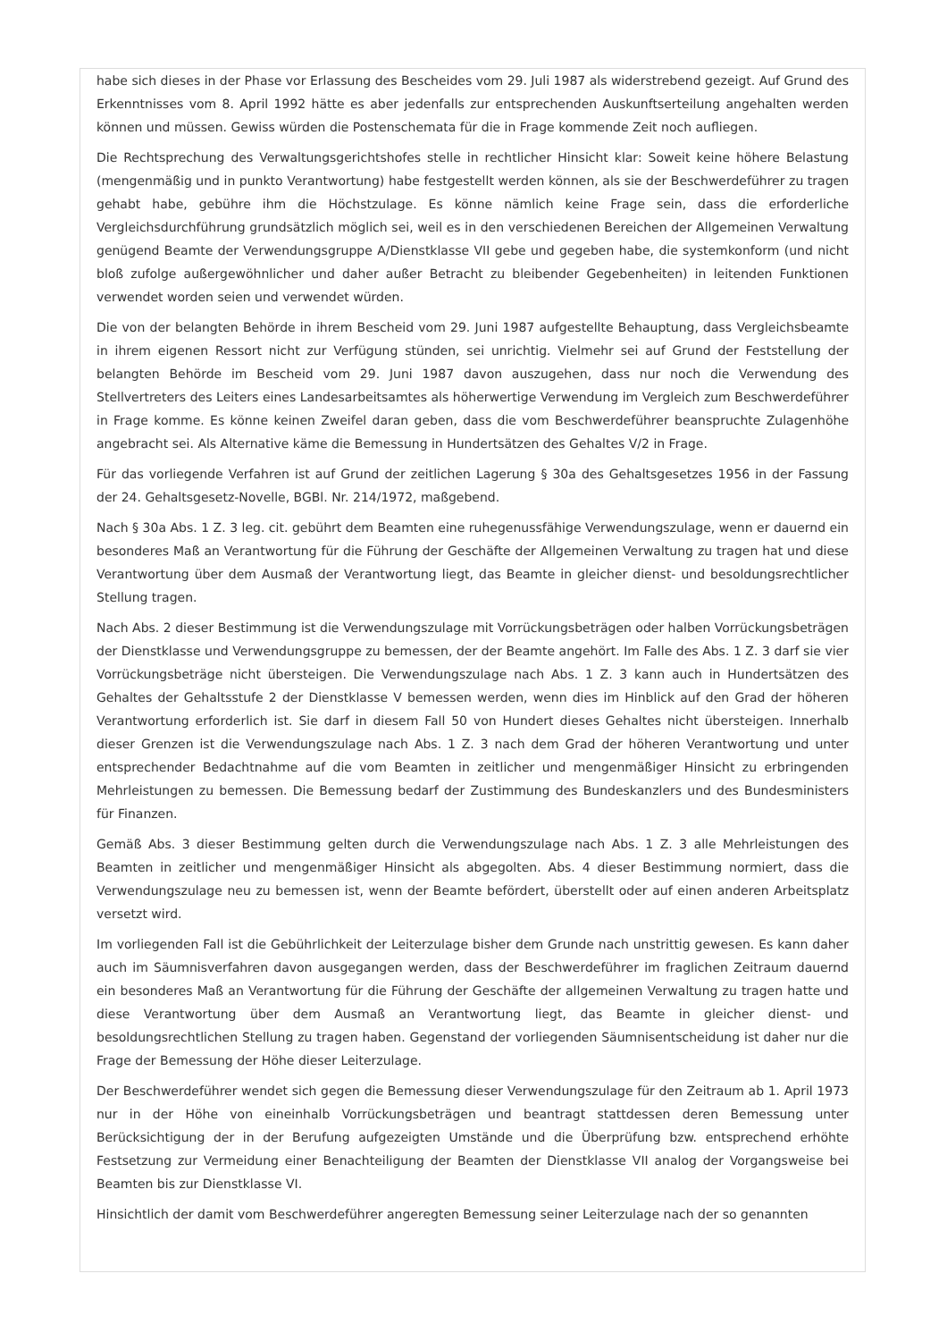habe sich dieses in der Phase vor Erlassung des Bescheides vom 29. Juli 1987 als widerstrebend gezeigt. Auf Grund des Erkenntnisses vom 8. April 1992 hätte es aber jedenfalls zur entsprechenden Auskunftserteilung angehalten werden können und müssen. Gewiss würden die Postenschemata für die in Frage kommende Zeit noch aufliegen.
Die Rechtsprechung des Verwaltungsgerichtshofes stelle in rechtlicher Hinsicht klar: Soweit keine höhere Belastung (mengenmäßig und in punkto Verantwortung) habe festgestellt werden können, als sie der Beschwerdeführer zu tragen gehabt habe, gebühre ihm die Höchstzulage. Es könne nämlich keine Frage sein, dass die erforderliche Vergleichsdurchführung grundsätzlich möglich sei, weil es in den verschiedenen Bereichen der Allgemeinen Verwaltung genügend Beamte der Verwendungsgruppe A/Dienstklasse VII gebe und gegeben habe, die systemkonform (und nicht bloß zufolge außergewöhnlicher und daher außer Betracht zu bleibender Gegebenheiten) in leitenden Funktionen verwendet worden seien und verwendet würden.
Die von der belangten Behörde in ihrem Bescheid vom 29. Juni 1987 aufgestellte Behauptung, dass Vergleichsbeamte in ihrem eigenen Ressort nicht zur Verfügung stünden, sei unrichtig. Vielmehr sei auf Grund der Feststellung der belangten Behörde im Bescheid vom 29. Juni 1987 davon auszugehen, dass nur noch die Verwendung des Stellvertreters des Leiters eines Landesarbeitsamtes als höherwertige Verwendung im Vergleich zum Beschwerdeführer in Frage komme. Es könne keinen Zweifel daran geben, dass die vom Beschwerdeführer beanspruchte Zulagenhöhe angebracht sei. Als Alternative käme die Bemessung in Hundertsätzen des Gehaltes V/2 in Frage.
Für das vorliegende Verfahren ist auf Grund der zeitlichen Lagerung § 30a des Gehaltsgesetzes 1956 in der Fassung der 24. Gehaltsgesetz-Novelle, BGBl. Nr. 214/1972, maßgebend.
Nach § 30a Abs. 1 Z. 3 leg. cit. gebührt dem Beamten eine ruhegenussfähige Verwendungszulage, wenn er dauernd ein besonderes Maß an Verantwortung für die Führung der Geschäfte der Allgemeinen Verwaltung zu tragen hat und diese Verantwortung über dem Ausmaß der Verantwortung liegt, das Beamte in gleicher dienst- und besoldungsrechtlicher Stellung tragen.
Nach Abs. 2 dieser Bestimmung ist die Verwendungszulage mit Vorrückungsbeträgen oder halben Vorrückungsbeträgen der Dienstklasse und Verwendungsgruppe zu bemessen, der der Beamte angehört. Im Falle des Abs. 1 Z. 3 darf sie vier Vorrückungsbeträge nicht übersteigen. Die Verwendungszulage nach Abs. 1 Z. 3 kann auch in Hundertsätzen des Gehaltes der Gehaltsstufe 2 der Dienstklasse V bemessen werden, wenn dies im Hinblick auf den Grad der höheren Verantwortung erforderlich ist. Sie darf in diesem Fall 50 von Hundert dieses Gehaltes nicht übersteigen. Innerhalb dieser Grenzen ist die Verwendungszulage nach Abs. 1 Z. 3 nach dem Grad der höheren Verantwortung und unter entsprechender Bedachtnahme auf die vom Beamten in zeitlicher und mengenmäßiger Hinsicht zu erbringenden Mehrleistungen zu bemessen. Die Bemessung bedarf der Zustimmung des Bundeskanzlers und des Bundesministers für Finanzen.
Gemäß Abs. 3 dieser Bestimmung gelten durch die Verwendungszulage nach Abs. 1 Z. 3 alle Mehrleistungen des Beamten in zeitlicher und mengenmäßiger Hinsicht als abgegolten. Abs. 4 dieser Bestimmung normiert, dass die Verwendungszulage neu zu bemessen ist, wenn der Beamte befördert, überstellt oder auf einen anderen Arbeitsplatz versetzt wird.
Im vorliegenden Fall ist die Gebührlichkeit der Leiterzulage bisher dem Grunde nach unstrittig gewesen. Es kann daher auch im Säumnisverfahren davon ausgegangen werden, dass der Beschwerdeführer im fraglichen Zeitraum dauernd ein besonderes Maß an Verantwortung für die Führung der Geschäfte der allgemeinen Verwaltung zu tragen hatte und diese Verantwortung über dem Ausmaß an Verantwortung liegt, das Beamte in gleicher dienst- und besoldungsrechtlichen Stellung zu tragen haben. Gegenstand der vorliegenden Säumnisentscheidung ist daher nur die Frage der Bemessung der Höhe dieser Leiterzulage.
Der Beschwerdeführer wendet sich gegen die Bemessung dieser Verwendungszulage für den Zeitraum ab 1. April 1973 nur in der Höhe von eineinhalb Vorrückungsbeträgen und beantragt stattdessen deren Bemessung unter Berücksichtigung der in der Berufung aufgezeigten Umstände und die Überprüfung bzw. entsprechend erhöhte Festsetzung zur Vermeidung einer Benachteiligung der Beamten der Dienstklasse VII analog der Vorgangsweise bei Beamten bis zur Dienstklasse VI.
Hinsichtlich der damit vom Beschwerdeführer angeregten Bemessung seiner Leiterzulage nach der so genannten